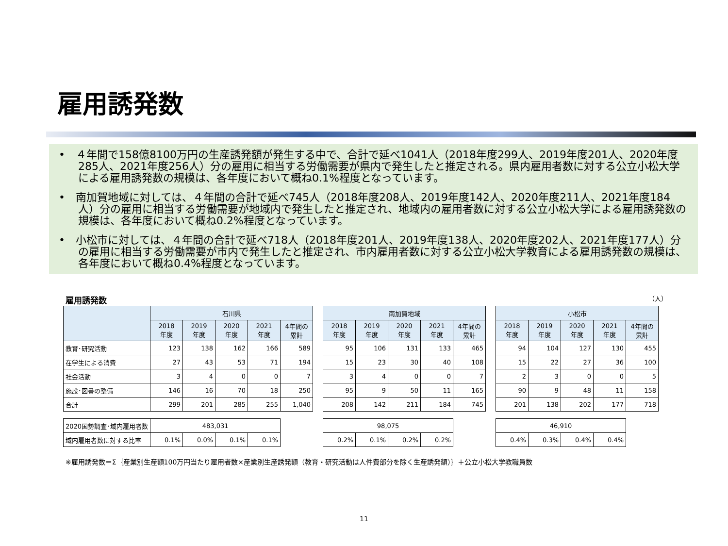雇用誘発数
•　４年間で158億8100万円の生産誘発額が発生する中で、合計で延べ1041人（2018年度299人、2019年度201人、2020年度285人、2021年度256人）分の雇用に相当する労働需要が県内で発生したと推定される。県内雇用者数に対する公立小松大学による雇用誘発数の規模は、各年度において概ね0.1%程度となっています。
•　南加賀地域に対しては、４年間の合計で延べ745人（2018年度208人、2019年度142人、2020年度211人、2021年度184人）分の雇用に相当する労働需要が地域内で発生したと推定され、地域内の雇用者数に対する公立小松大学による雇用誘発数の規模は、各年度において概ね0.2%程度となっています。
•　小松市に対しては、４年間の合計で延べ718人（2018年度201人、2019年度138人、2020年度202人、2021年度177人）分の雇用に相当する労働需要が市内で発生したと推定され、市内雇用者数に対する公立小松大学教育による雇用誘発数の規模は、各年度において概ね0.4%程度となっています。
雇用誘発数 （人）
| | 石川県 | | | | | | 南加賀地域 | | | | | | 小松市 | | | | |
| | 2018 年度 | 2019 年度 | 2020 年度 | 2021 年度 | 4年間の 累計 | | 2018 年度 | 2019 年度 | 2020 年度 | 2021 年度 | 4年間の 累計 | | 2018 年度 | 2019 年度 | 2020 年度 | 2021 年度 | 4年間の 累計 |
| 教育･研究活動 | 123 | 138 | 162 | 166 | 589 | | 95 | 106 | 131 | 133 | 465 | | 94 | 104 | 127 | 130 | 455 |
| 在学生による消費 | 27 | 43 | 53 | 71 | 194 | | 15 | 23 | 30 | 40 | 108 | | 15 | 22 | 27 | 36 | 100 |
| 社会活動 | 3 | 4 | 0 | 0 | 7 | | 3 | 4 | 0 | 0 | 7 | | 2 | 3 | 0 | 0 | 5 |
| 施設･図書の整備 | 146 | 16 | 70 | 18 | 250 | | 95 | 9 | 50 | 11 | 165 | | 90 | 9 | 48 | 11 | 158 |
| 合計 | 299 | 201 | 285 | 255 | 1,040 | | 208 | 142 | 211 | 184 | 745 | | 201 | 138 | 202 | 177 | 718 |
| 2020国勢調査･域内雇用者数 | 483,031 | | | | | | 98,075 | | | | | | 46,910 | | | | |
| 域内雇用者数に対する比率 | 0.1% | 0.0% | 0.1% | 0.1% | | | 0.2% | 0.1% | 0.2% | 0.2% | | | 0.4% | 0.3% | 0.4% | 0.4% | |
※雇用誘発数＝Σ｛産業別生産額100万円当たり雇用者数×産業別生産誘発額（教育・研究活動は人件費部分を除く生産誘発額）｝＋公立小松大学教職員数
11